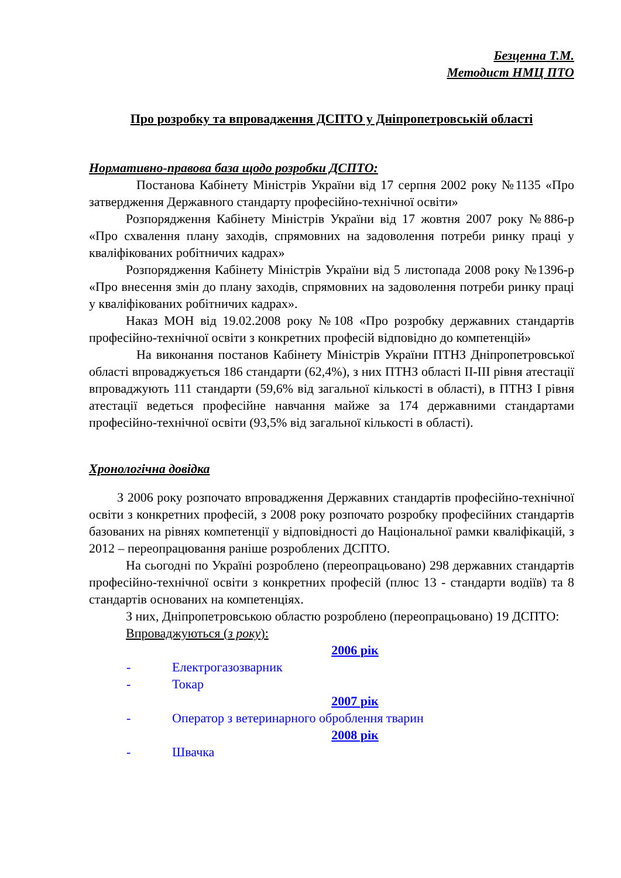Безценна Т.М.
Методист НМЦ ПТО
Про розробку та впровадження ДСПТО у Дніпропетровській області
Нормативно-правова база щодо розробки ДСПТО:
Постанова Кабінету Міністрів України від 17 серпня 2002 року №1135 «Про затвердження Державного стандарту професійно-технічної освіти»
Розпорядження Кабінету Міністрів України від 17 жовтня 2007 року №886-р «Про схвалення плану заходів, спрямовних на задоволення потреби ринку праці у кваліфікованих робітничих кадрах»
Розпорядження Кабінету Міністрів України від 5 листопада 2008 року №1396-р «Про внесення змін до плану заходів, спрямовних на задоволення потреби ринку праці у кваліфікованих робітничих кадрах».
Наказ МОН від 19.02.2008 року №108 «Про розробку державних стандартів професійно-технічної освіти з конкретних професій відповідно до компетенцій»
На виконання постанов Кабінету Міністрів України ПТНЗ Дніпропетровської області впроваджується 186 стандарти (62,4%), з них ПТНЗ області ІІ-ІІІ рівня атестації впроваджують 111 стандарти (59,6% від загальної кількості в області), в ПТНЗ І рівня атестації ведеться професійне навчання майже за 174 державними стандартами професійно-технічної освіти (93,5% від загальної кількості в області).
Хронологічна довідка
З 2006 року розпочато впровадження Державних стандартів професійно-технічної освіти з конкретних професій, з 2008 року розпочато розробку професійних стандартів базованих на рівнях компетенції у відповідності до Національної рамки кваліфікацій, з 2012 – переопрацювання раніше розроблених ДСПТО.
На сьогодні по Україні розроблено (переопрацьовано) 298 державних стандартів професійно-технічної освіти з конкретних професій (плюс 13 - стандарти водіїв) та 8 стандартів основаних на компетенціях.
З них, Дніпропетровською областю розроблено (переопрацьовано) 19 ДСПТО:
Впроваджуються (з року):
2006 рік
- Електрогазозварник
- Токар
2007 рік
- Оператор з ветеринарного оброблення тварин
2008 рік
- Швачка